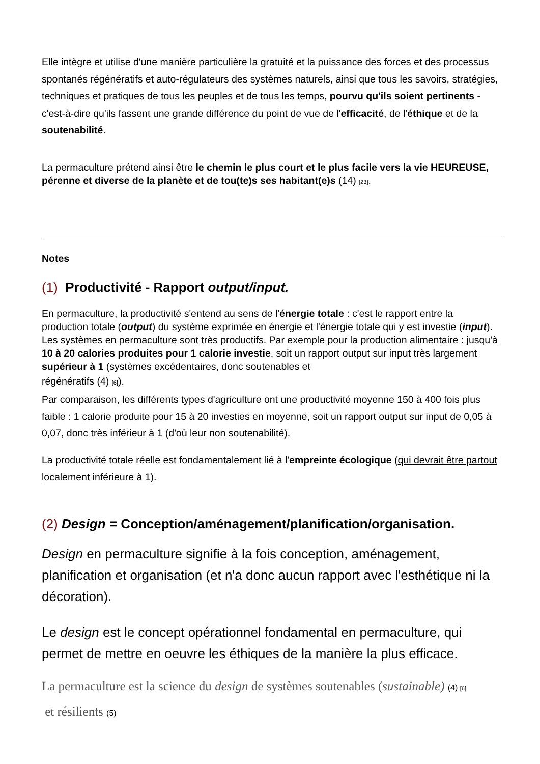Elle intègre et utilise d'une manière particulière la gratuité et la puissance des forces et des processus spontanés régénératifs et auto-régulateurs des systèmes naturels, ainsi que tous les savoirs, stratégies, techniques et pratiques de tous les peuples et de tous les temps, pourvu qu'ils soient pertinents - c'est-à-dire qu'ils fassent une grande différence du point de vue de l'efficacité, de l'éthique et de la soutenabilité.
La permaculture prétend ainsi être le chemin le plus court et le plus facile vers la vie HEUREUSE, pérenne et diverse de la planète et de tou(te)s ses habitant(e)s (14) [23].
Notes
(1) Productivité - Rapport output/input.
En permaculture, la productivité s'entend au sens de l'énergie totale : c'est le rapport entre la production totale (output) du système exprimée en énergie et l'énergie totale qui y est investie (input).
Les systèmes en permaculture sont très productifs. Par exemple pour la production alimentaire : jusqu'à 10 à 20 calories produites pour 1 calorie investie, soit un rapport output sur input très largement supérieur à 1 (systèmes excédentaires, donc soutenables et
régénératifs (4) [6]).
Par comparaison, les différents types d'agriculture ont une productivité moyenne 150 à 400 fois plus faible : 1 calorie produite pour 15 à 20 investies en moyenne, soit un rapport output sur input de 0,05 à 0,07, donc très inférieur à 1 (d'où leur non soutenabilité).
La productivité totale réelle est fondamentalement lié à l'empreinte écologique (qui devrait être partout localement inférieure à 1).
(2) Design = Conception/aménagement/planification/organisation.
Design en permaculture signifie à la fois conception, aménagement, planification et organisation (et n'a donc aucun rapport avec l'esthétique ni la décoration).
Le design est le concept opérationnel fondamental en permaculture, qui permet de mettre en oeuvre les éthiques de la manière la plus efficace.
La permaculture est la science du design de systèmes soutenables (sustainable) (4) [6]
et résilients (5)